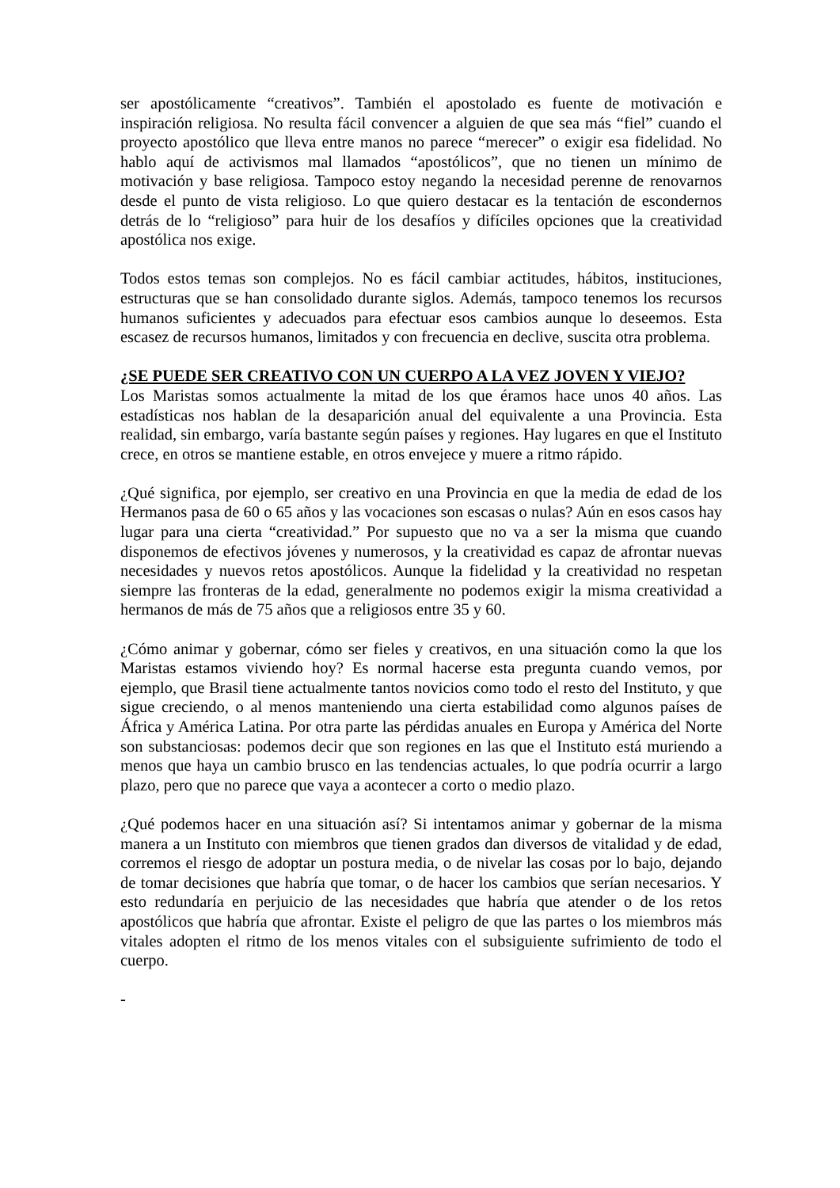ser apostólicamente “creativos”. También el apostolado es fuente de motivación e inspiración religiosa. No resulta fácil convencer a alguien de que sea más “fiel” cuando el proyecto apostólico que lleva entre manos no parece “merecer” o exigir esa fidelidad. No hablo aquí de activismos mal llamados “apostólicos”, que no tienen un mínimo de motivación y base religiosa. Tampoco estoy negando la necesidad perenne de renovarnos desde el punto de vista religioso. Lo que quiero destacar es la tentación de escondernos detrás de lo “religioso” para huir de los desafíos y difíciles opciones que la creatividad apostólica nos exige.
Todos estos temas son complejos. No es fácil cambiar actitudes, hábitos, instituciones, estructuras que se han consolidado durante siglos. Además, tampoco tenemos los recursos humanos suficientes y adecuados para efectuar esos cambios aunque lo deseemos. Esta escasez de recursos humanos, limitados y con frecuencia en declive, suscita otra problema.
¿SE PUEDE SER CREATIVO CON UN CUERPO A LA VEZ JOVEN Y VIEJO?
Los Maristas somos actualmente la mitad de los que éramos hace unos 40 años. Las estadísticas nos hablan de la desaparición anual del equivalente a una Provincia. Esta realidad, sin embargo, varía bastante según países y regiones. Hay lugares en que el Instituto crece, en otros se mantiene estable, en otros envejece y muere a ritmo rápido.
¿Qué significa, por ejemplo, ser creativo en una Provincia en que la media de edad de los Hermanos pasa de 60 o 65 años y las vocaciones son escasas o nulas? Aún en esos casos hay lugar para una cierta “creatividad.” Por supuesto que no va a ser la misma que cuando disponemos de efectivos jóvenes y numerosos, y la creatividad es capaz de afrontar nuevas necesidades y nuevos retos apostólicos. Aunque la fidelidad y la creatividad no respetan siempre las fronteras de la edad, generalmente no podemos exigir la misma creatividad a hermanos de más de 75 años que a religiosos entre 35 y 60.
¿Cómo animar y gobernar, cómo ser fieles y creativos, en una situación como la que los Maristas estamos viviendo hoy? Es normal hacerse esta pregunta cuando vemos, por ejemplo, que Brasil tiene actualmente tantos novicios como todo el resto del Instituto, y que sigue creciendo, o al menos manteniendo una cierta estabilidad como algunos países de África y América Latina. Por otra parte las pérdidas anuales en Europa y América del Norte son substanciosas: podemos decir que son regiones en las que el Instituto está muriendo a menos que haya un cambio brusco en las tendencias actuales, lo que podría ocurrir a largo plazo, pero que no parece que vaya a acontecer a corto o medio plazo.
¿Qué podemos hacer en una situación así? Si intentamos animar y gobernar de la misma manera a un Instituto con miembros que tienen grados dan diversos de vitalidad y de edad, corremos el riesgo de adoptar un postura media, o de nivelar las cosas por lo bajo, dejando de tomar decisiones que habría que tomar, o de hacer los cambios que serían necesarios. Y esto redundaría en perjuicio de las necesidades que habría que atender o de los retos apostólicos que habría que afrontar. Existe el peligro de que las partes o los miembros más vitales adopten el ritmo de los menos vitales con el subsiguiente sufrimiento de todo el cuerpo.
-